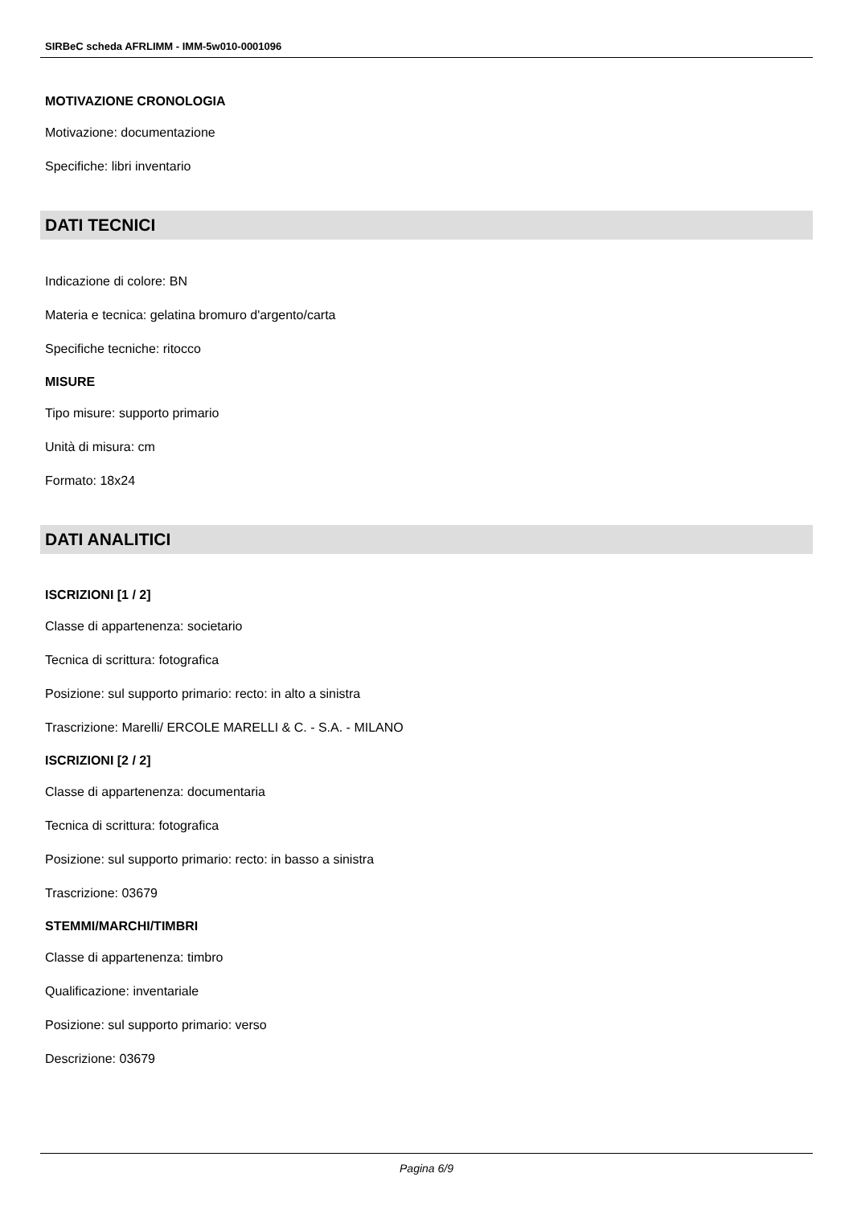SIRBeC scheda AFRLIMM - IMM-5w010-0001096
MOTIVAZIONE CRONOLOGIA
Motivazione: documentazione
Specifiche: libri inventario
DATI TECNICI
Indicazione di colore: BN
Materia e tecnica: gelatina bromuro d'argento/carta
Specifiche tecniche: ritocco
MISURE
Tipo misure: supporto primario
Unità di misura: cm
Formato: 18x24
DATI ANALITICI
ISCRIZIONI [1 / 2]
Classe di appartenenza: societario
Tecnica di scrittura: fotografica
Posizione: sul supporto primario: recto: in alto a sinistra
Trascrizione: Marelli/ ERCOLE MARELLI & C. - S.A. - MILANO
ISCRIZIONI [2 / 2]
Classe di appartenenza: documentaria
Tecnica di scrittura: fotografica
Posizione: sul supporto primario: recto: in basso a sinistra
Trascrizione: 03679
STEMMI/MARCHI/TIMBRI
Classe di appartenenza: timbro
Qualificazione: inventariale
Posizione: sul supporto primario: verso
Descrizione: 03679
Pagina 6/9